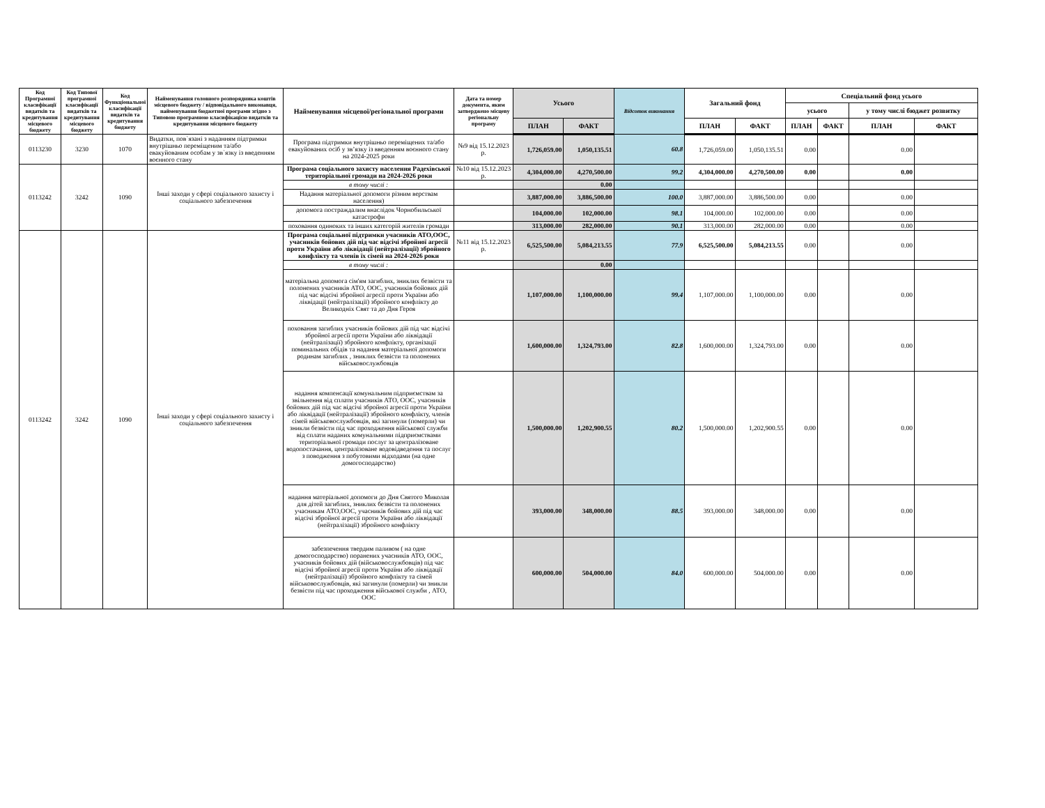| Код Програмної класифікації видатків та кредитування місцевого бюджету | Код Типової програмної класифікації видатків та кредитування місцевого бюджету | Код Функціональної класифікації видатків та кредитування бюджету | Найменування головного розпорядника коштів місцевого бюджету / відповідального виконавця, найменування бюджетної програми згідно з Типовою програмною класифікацією видатків та кредитування місцевого бюджету | Найменування місцевої/регіональної програми | Дата та номер документа, яким затверджено місцеву регіональну програму | Усього | | Відсоток виконання | Загальний фонд | | Спеціальний фонд усього | | | |
| --- | --- | --- | --- | --- | --- | --- | --- | --- | --- | --- | --- | --- | --- | --- |
| | | | | | | | | | | | усього | | у тому числі бюджет розвитку | |
| | | | | | | ПЛАН | ФАКТ | | ПЛАН | ФАКТ | ПЛАН | ФАКТ | ПЛАН | ФАКТ |
| 0113230 | 3230 | 1070 | Видатки, пов`язані з наданням підтримки внутрішньо переміщеним та/або евакуйованим особам у зв`язку із введенням воєнного стану | Програма підтримки внутрішньо переміщених та/або евакуйованих осіб у зв’язку із введенням воєнного стану на 2024-2025 роки | №9 від 15.12.2023 р. | 1,726,059.00 | 1,050,135.51 | 60.8 | 1,726,059.00 | 1,050,135.51 | 0.00 | | 0.00 | |
| 0113242 | 3242 | 1090 | Інші заходи у сфері соціального захисту і соціального забезпечення | Програма соціального захисту населення Радехівської територіальної громади на 2024-2026 роки | №10 від 15.12.2023 р. | 4,304,000.00 | 4,270,500.00 | 99.2 | 4,304,000.00 | 4,270,500.00 | 0.00 | | 0.00 | |
| | | | | в тому числі : | | | 0.00 | | | | | | | |
| | | | | Надання матеріальної допомоги різним верствам населення) | | 3,887,000.00 | 3,886,500.00 | 100.0 | 3,887,000.00 | 3,886,500.00 | 0.00 | | 0.00 | |
| | | | | допомога постраждалим внаслідок Чорнобильської катастрофи | | 104,000.00 | 102,000.00 | 98.1 | 104,000.00 | 102,000.00 | 0.00 | | 0.00 | |
| | | | | поховання одиноких та інших категорій жителів громади | | 313,000.00 | 282,000.00 | 90.1 | 313,000.00 | 282,000.00 | 0.00 | | 0.00 | |
| 0113242 | 3242 | 1090 | Інші заходи у сфері соціального захисту і соціального забезпечення | Програма соціальної підтримки учасників АТО,ООС, учасників бойових дій під час відсічі збройної агресії проти України або ліквідації (нейтралізації) збройного конфлікту та членів їх сімей на 2024-2026 роки | №11 від 15.12.2023 р. | 6,525,500.00 | 5,084,213.55 | 77.9 | 6,525,500.00 | 5,084,213.55 | 0.00 | | 0.00 | |
| | | | | в тому числі : | | | 0.00 | | | | | | | |
| | | | | матеріальна допомога сім'ям загиблих, зниклих безвісти та полонених учасників АТО, ООС, учасників бойових дій під час відсічі збройної агресії проти України або ліквідації (нейтралізації) збройного конфлікту до Великодніх Свят та до Дня Героя | | 1,107,000.00 | 1,100,000.00 | 99.4 | 1,107,000.00 | 1,100,000.00 | 0.00 | | 0.00 | |
| | | | | поховання загиблих учасників бойових дій під час відсічі збройної агресії проти України або ліквідації (нейтралізації) збройного конфлікту, організації поминальних обідів та надання матеріальної допомоги родинам загиблих , зниклих безвісти та полонених військовослужбовців | | 1,600,000.00 | 1,324,793.00 | 82.8 | 1,600,000.00 | 1,324,793.00 | 0.00 | | 0.00 | |
| | | | | надання компенсації комунальним підприємствам за звільнення від сплати учасників АТО, ООС, учасників бойових дій під час відсічі збройної агресії проти України або ліквідації (нейтралізації) збройного конфлікту, членів сімей військовослужбовців, які загинули (померли) чи зникли безвісти під час проходження військової служби від сплати наданих комунальними підприємствами територіальної громади послуг за централізоване водопостачання, централізоване водовідведення та послуг з поводження з побутовими відходами (на одне домогосподарство) | | 1,500,000.00 | 1,202,900.55 | 80.2 | 1,500,000.00 | 1,202,900.55 | 0.00 | | 0.00 | |
| | | | | надання матеріальної допомоги до Дня Святого Миколая для дітей загиблих, зниклих безвісти та полонених учасникам АТО,ООС, учасників бойових дій під час відсічі збройної агресії проти України або ліквідації (нейтралізації) збройного конфлікту | | 393,000.00 | 348,000.00 | 88.5 | 393,000.00 | 348,000.00 | 0.00 | | 0.00 | |
| | | | | забезпечення твердим паливом ( на одне домогосподарство) поранених учасників АТО, ООС, учасників бойових дій (військовослужбовців) під час відсічі збройної агресії проти України або ліквідації (нейтралізації) збройного конфлікту та сімей військовослужбовців, які загинули (померли) чи зникли безвісти під час проходження військової служби , АТО, ООС | | 600,000.00 | 504,000.00 | 84.0 | 600,000.00 | 504,000.00 | 0.00 | | 0.00 | |